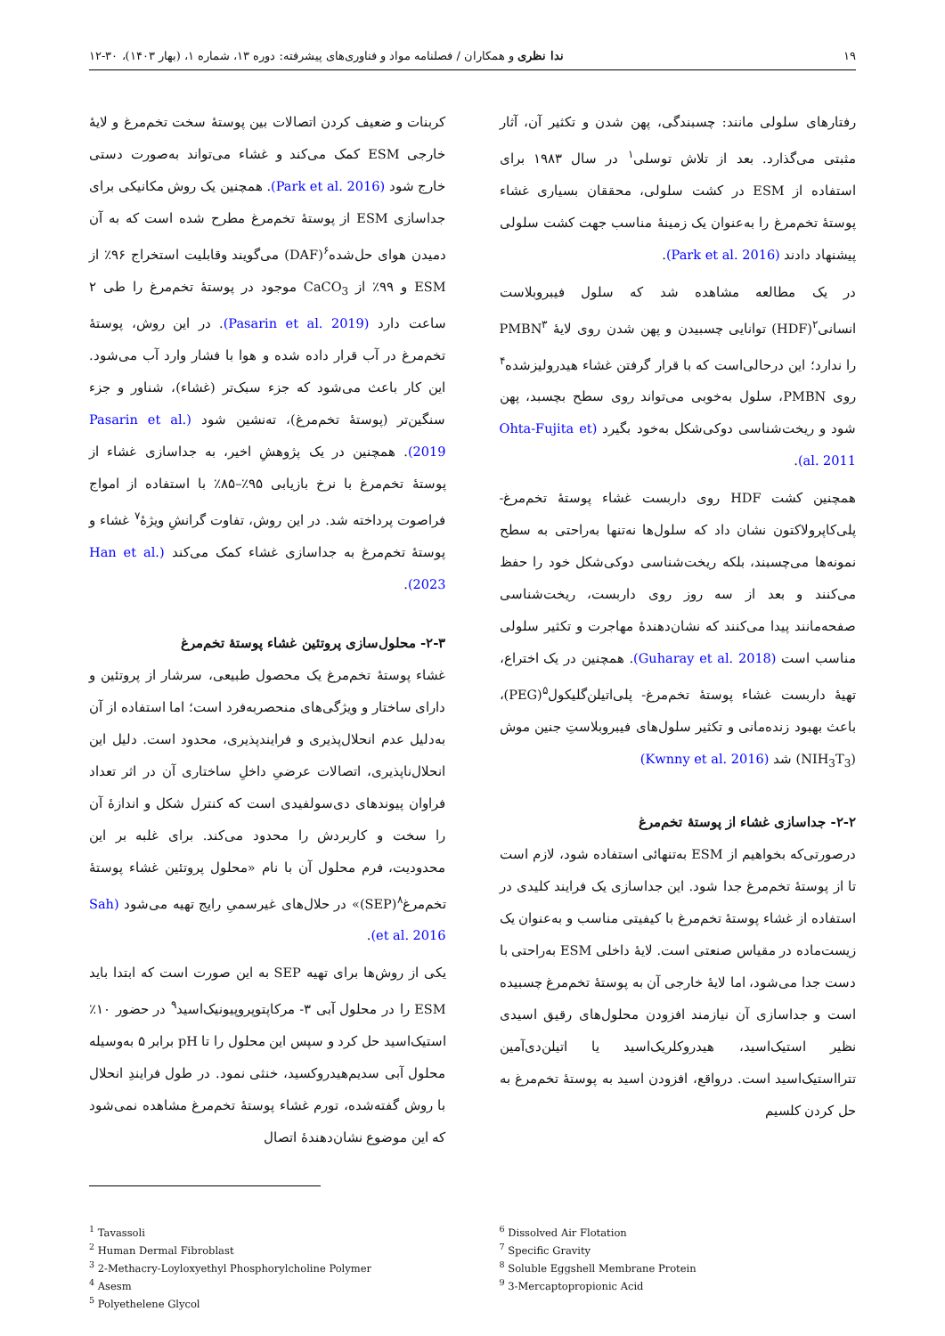۱۹ ندا نظری و همکاران / فصلنامه مواد و فناوری‌های پیشرفته: دوره ۱۳، شماره ۱، (بهار ۱۴۰۳)، ۳۰-۱۲
رفتارهای سلولی مانند: چسبندگی، پهن شدن و تکثیر آن، آثار مثبتی می‌گذارد. بعد از تلاش توسلی<sup>۱</sup> در سال ۱۹۸۳ برای استفاده از ESM در کشت سلولی، محققان بسیاری غشاء پوستهٔ تخم‌مرغ را به‌عنوان یک زمینهٔ مناسب جهت کشت سلولی پیشنهاد دادند (Park et al. 2016).
در یک مطالعه مشاهده شد که سلول فیبروبلاست انسانی<sup>۲</sup>(HDF) توانایی چسبیدن و پهن شدن روی لایهٔ PMBN<sup>۳</sup> را ندارد؛ این درحالی‌است که با قرار گرفتن غشاء هیدرولیزشده<sup>۴</sup> روی PMBN، سلول به‌خوبی می‌تواند روی سطح بچسبد، پهن شود و ریخت‌شناسی دوکی‌شکل به‌خود بگیرد (Ohta-Fujita et al. 2011).
همچنین کشت HDF روی داربست غشاء پوستهٔ تخم‌مرغ- پلی‌کاپرولاکتون نشان داد که سلول‌ها نه‌تنها به‌راحتی به سطح نمونه‌ها می‌چسبند، بلکه ریخت‌شناسی دوکی‌شکل خود را حفظ می‌کنند و بعد از سه روز روی داربست، ریخت‌شناسی صفحه‌مانند پیدا می‌کنند که نشان‌دهندهٔ مهاجرت و تکثیر سلولی مناسب است (Guharay et al. 2018). همچنین در یک اختراع، تهیهٔ داربست غشاء پوستهٔ تخم‌مرغ- پلی‌اتیلن‌گلیکول<sup>۵</sup>(PEG)، باعث بهبود زنده‌مانی و تکثیر سلول‌های فیبروبلاستِ جنین موش (NIH<sub>3</sub>T<sub>3</sub>) شد (Kwnny et al. 2016)
۲-۲- جداسازی غشاء از پوستهٔ تخم‌مرغ
درصورتی‌که بخواهیم از ESM به‌تنهائی استفاده شود، لازم است تا از پوستهٔ تخم‌مرغ جدا شود. این جداسازی یک فرایند کلیدی در استفاده از غشاء پوستهٔ تخم‌مرغ با کیفیتی مناسب و به‌عنوان یک زیست‌ماده در مقیاس صنعتی است. لایهٔ داخلی ESM به‌راحتی با دست جدا می‌شود، اما لایهٔ خارجی آن به پوستهٔ تخم‌مرغ چسبیده است و جداسازی آن نیازمند افزودن محلول‌های رقیق اسیدی نظیر استیک‌اسید، هیدروکلریک‌اسید یا اتیلن‌دی‌آمین تترااستیک‌اسید است. درواقع، افزودن اسید به پوستهٔ تخم‌مرغ به حل کردن کلسیم
کربنات و ضعیف کردن اتصالات بین پوستهٔ سخت تخم‌مرغ و لایهٔ خارجی ESM کمک می‌کند و غشاء می‌تواند به‌صورت دستی خارج شود (Park et al. 2016). همچنین یک روش مکانیکی برای جداسازی ESM از پوستهٔ تخم‌مرغ مطرح شده است که به آن دمیدن هوای حل‌شده<sup>۶</sup>(DAF) می‌گویند وقابلیت استخراج ۹۶٪ از ESM و ۹۹٪ از CaCO<sub>3</sub> موجود در پوستهٔ تخم‌مرغ را طی ۲ ساعت دارد (Pasarin et al. 2019). در این روش، پوستهٔ تخم‌مرغ در آب قرار داده شده و هوا با فشار وارد آب می‌شود. این کار باعث می‌شود که جزء سبک‌تر (غشاء)، شناور و جزء سنگین‌تر (پوستهٔ تخم‌مرغ)، ته‌نشین شود (Pasarin et al. 2019). همچنین در یک پژوهشِ اخیر، به جداسازی غشاء از پوستهٔ تخم‌مرغ با نرخ بازیابی ۹۵٪–۸۵٪ با استفاده از امواج فراصوت پرداخته شد. در این روش، تفاوت گرانشِ ویژهٔ<sup>۷</sup> غشاء و پوستهٔ تخم‌مرغ به جداسازی غشاء کمک می‌کند (Han et al. 2023).
۲-۳- محلول‌سازی پروتئین غشاء پوستهٔ تخم‌مرغ
غشاء پوستهٔ تخم‌مرغ یک محصول طبیعی، سرشار از پروتئین و دارای ساختار و ویژگی‌های منحصربه‌فرد است؛ اما استفاده از آن به‌دلیل عدم انحلال‌پذیری و فرایندپذیری، محدود است. دلیل این انحلال‌ناپذیری، اتصالات عرضیِ داخلِ ساختاری آن در اثر تعداد فراوان پیوندهای دی‌سولفیدی است که کنترل شکل و اندازهٔ آن را سخت و کاربردش را محدود می‌کند. برای غلبه بر این محدودیت، فرم محلول آن با نام «محلول پروتئین غشاء پوستهٔ تخم‌مرغ<sup>۸</sup>(SEP)» در حلال‌های غیرسمیِ رایج تهیه می‌شود (Sah et al. 2016).
یکی از روش‌ها برای تهیه SEP به این صورت است که ابتدا باید ESM را در محلول آبی ۳- مرکاپتوپروپیونیک‌اسید<sup>۹</sup> در حضور ۱۰٪ استیک‌اسید حل کرد و سپس این محلول را تا pH برابر ۵ به‌وسیله محلول آبی سدیم‌هیدروکسید، خنثی نمود. در طول فرایندِ انحلال با روش گفته‌شده، تورم غشاء پوستهٔ تخم‌مرغ مشاهده نمی‌شود که این موضوع نشان‌دهندهٔ اتصال
<sup>1</sup> Tavassoli
<sup>2</sup> Human Dermal Fibroblast
<sup>3</sup> 2-Methacry-Loyloxyethyl Phosphorylcholine Polymer
<sup>4</sup> Asesm
<sup>5</sup> Polyethelene Glycol
<sup>6</sup> Dissolved Air Flotation
<sup>7</sup> Specific Gravity
<sup>8</sup> Soluble Eggshell Membrane Protein
<sup>9</sup> 3-Mercaptopropionic Acid